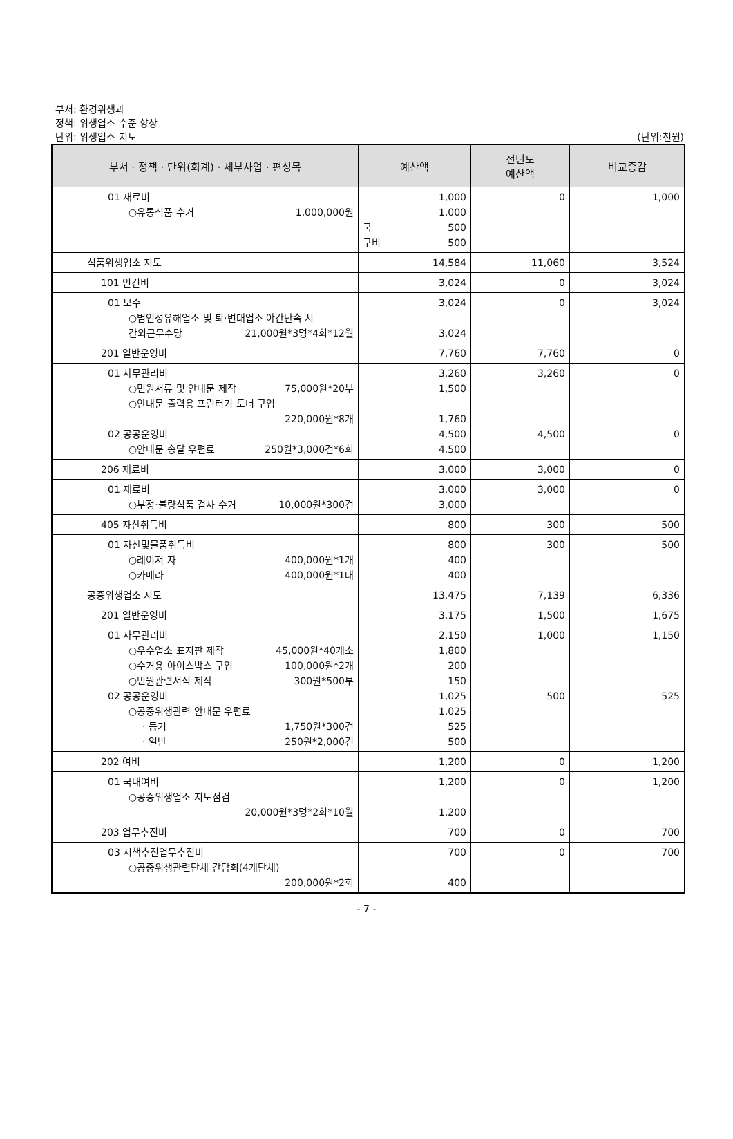부서: 환경위생과
정책: 위생업소 수준 향상
단위: 위생업소 지도 (단위:천원)
| 부서 · 정책 · 단위(회계) · 세부사업 · 편성목 | 예산액 | 전년도 예산액 | 비교증감 |
| --- | --- | --- | --- |
| 01 재료비 ○유통식품 수거 1,000,000원 | 1,000 1,000 국 500 구비 500 | 0 | 1,000 |
| 식품위생업소 지도 | 14,584 | 11,060 | 3,524 |
| 101 인건비 | 3,024 | 0 | 3,024 |
| 01 보수 ○범인성유해업소 및 퇴·변태업소 야간단속 시 간외근무수당 21,000원*3명*4회*12월 | 3,024 3,024 | 0 | 3,024 |
| 201 일반운영비 | 7,760 | 7,760 | 0 |
| 01 사무관리비 ○민원서류 및 안내문 제작 75,000원*20부 ○안내문 출력용 프린터기 토너 구입 220,000원*8개 02 공공운영비 ○안내문 송달 우편료 250원*3,000건*6회 | 3,260 1,500 1,760 4,500 4,500 | 3,260 4,500 | 0 0 |
| 206 재료비 | 3,000 | 3,000 | 0 |
| 01 재료비 ○부정·불량식품 검사 수거 10,000원*300건 | 3,000 3,000 | 3,000 | 0 |
| 405 자산취득비 | 800 | 300 | 500 |
| 01 자산및물품취득비 ○레이저 자 400,000원*1개 ○카메라 400,000원*1대 | 800 400 400 | 300 | 500 |
| 공중위생업소 지도 | 13,475 | 7,139 | 6,336 |
| 201 일반운영비 | 3,175 | 1,500 | 1,675 |
| 01 사무관리비 ○우수업소 표지판 제작 45,000원*40개소 ○수거용 아이스박스 구입 100,000원*2개 ○민원관련서식 제작 300원*500부 02 공공운영비 ○공중위생관련 안내문 우편료 · 등기 1,750원*300건 · 일반 250원*2,000건 | 2,150 1,800 200 150 1,025 1,025 525 500 | 1,000 500 | 1,150 525 |
| 202 여비 | 1,200 | 0 | 1,200 |
| 01 국내여비 ○공중위생업소 지도점검 20,000원*3명*2회*10월 | 1,200 1,200 | 0 | 1,200 |
| 203 업무추진비 | 700 | 0 | 700 |
| 03 시책추진업무추진비 ○공중위생관련단체 간담회(4개단체) 200,000원*2회 | 700 400 | 0 | 700 |
- 7 -